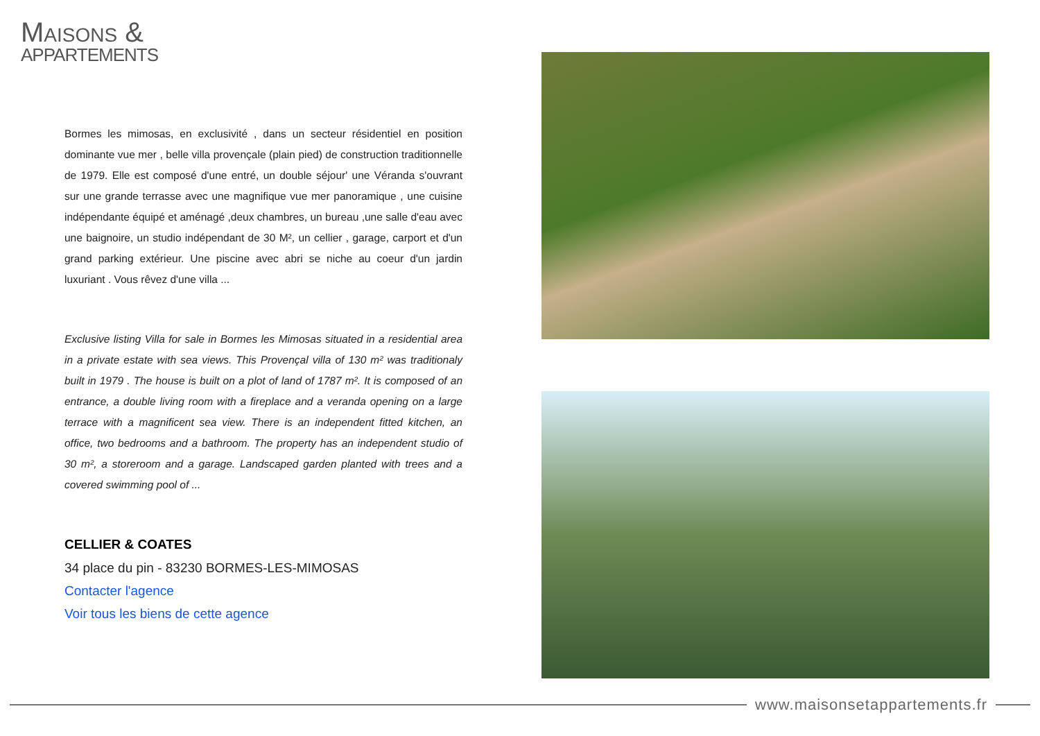MAISONS &
APPARTEMENTS
Bormes les mimosas, en exclusivité , dans un secteur résidentiel en position dominante vue mer , belle villa provençale (plain pied) de construction traditionnelle de 1979. Elle est composé d'une entré, un double séjour' une Véranda s'ouvrant sur une grande terrasse avec une magnifique vue mer panoramique , une cuisine indépendante équipé et aménagé ,deux chambres, un bureau ,une salle d'eau avec une baignoire, un studio indépendant de 30 M², un cellier , garage, carport et d'un grand parking extérieur. Une piscine avec abri se niche au coeur d'un jardin luxuriant . Vous rêvez d'une villa ...
Exclusive listing Villa for sale in Bormes les Mimosas situated in a residential area in a private estate with sea views. This Provençal villa of 130 m² was traditionaly built in 1979 . The house is built on a plot of land of 1787 m². It is composed of an entrance, a double living room with a fireplace and a veranda opening on a large terrace with a magnificent sea view. There is an independent fitted kitchen, an office, two bedrooms and a bathroom. The property has an independent studio of 30 m², a storeroom and a garage. Landscaped garden planted with trees and a covered swimming pool of ...
CELLIER & COATES
34 place du pin - 83230 BORMES-LES-MIMOSAS
Contacter l'agence
Voir tous les biens de cette agence
www.maisonsetappartements.fr